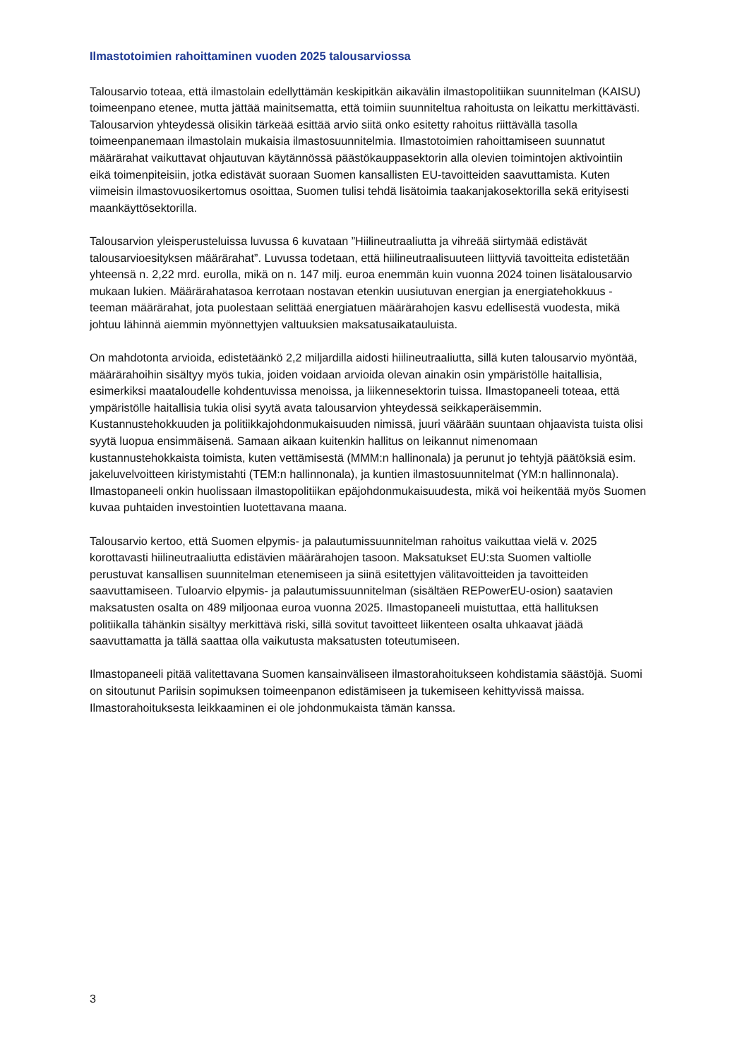Ilmastotoimien rahoittaminen vuoden 2025 talousarviossa
Talousarvio toteaa, että ilmastolain edellyttämän keskipitkän aikavälin ilmastopolitiikan suunnitelman (KAISU) toimeenpano etenee, mutta jättää mainitsematta, että toimiin suunniteltua rahoitusta on leikattu merkittävästi. Talousarvion yhteydessä olisikin tärkeää esittää arvio siitä onko esitetty rahoitus riittävällä tasolla toimeenpanemaan ilmastolain mukaisia ilmastosuunnitelmia. Ilmastotoimien rahoittamiseen suunnatut määrärahat vaikuttavat ohjautuvan käytännössä päästökauppasektorin alla olevien toimintojen aktivointiin eikä toimenpiteisiin, jotka edistävät suoraan Suomen kansallisten EU-tavoitteiden saavuttamista. Kuten viimeisin ilmastovuosikertomus osoittaa, Suomen tulisi tehdä lisätoimia taakanjakosektorilla sekä erityisesti maankäyttösektorilla.
Talousarvion yleisperusteluissa luvussa 6 kuvataan ”Hiilineutraaliutta ja vihreää siirtymää edistävät talousarvioesityksen määrärahat”. Luvussa todetaan, että hiilineutraalisuuteen liittyviä tavoitteita edistetään yhteensä n. 2,22 mrd. eurolla, mikä on n. 147 milj. euroa enemmän kuin vuonna 2024 toinen lisätalousarvio mukaan lukien. Määrärahatasoa kerrotaan nostavan etenkin uusiutuvan energian ja energiatehokkuus -teeman määrärahat, jota puolestaan selittää energiatuen määrärahojen kasvu edellisestä vuodesta, mikä johtuu lähinnä aiemmin myönnettyjen valtuuksien maksatusaikatauluista.
On mahdotonta arvioida, edistetäänkö 2,2 miljardilla aidosti hiilineutraaliutta, sillä kuten talousarvio myöntää, määrärahoihin sisältyy myös tukia, joiden voidaan arvioida olevan ainakin osin ympäristölle haitallisia, esimerkiksi maataloudelle kohdentuvissa menoissa, ja liikennesektorin tuissa. Ilmastopaneeli toteaa, että ympäristölle haitallisia tukia olisi syytä avata talousarvion yhteydessä seikkaperäisemmin. Kustannustehokkuuden ja politiikkajohdonmukaisuuden nimissä, juuri väärään suuntaan ohjaavista tuista olisi syytä luopua ensimmäisenä. Samaan aikaan kuitenkin hallitus on leikannut nimenomaan kustannustehokkaista toimista, kuten vettämisestä (MMM:n hallinonala) ja perunut jo tehtyjä päätöksiä esim. jakeluvelvoitteen kiristymistahti (TEM:n hallinnonala), ja kuntien ilmastosuunnitelmat (YM:n hallinnonala). Ilmastopaneeli onkin huolissaan ilmastopolitiikan epäjohdonmukaisuudesta, mikä voi heikentää myös Suomen kuvaa puhtaiden investointien luotettavana maana.
Talousarvio kertoo, että Suomen elpymis- ja palautumissuunnitelman rahoitus vaikuttaa vielä v. 2025 korottavasti hiilineutraaliutta edistävien määrärahojen tasoon. Maksatukset EU:sta Suomen valtiolle perustuvat kansallisen suunnitelman etenemiseen ja siinä esitettyjen välitavoitteiden ja tavoitteiden saavuttamiseen. Tuloarvio elpymis- ja palautumissuunnitelman (sisältäen REPowerEU-osion) saatavien maksatusten osalta on 489 miljoonaa euroa vuonna 2025. Ilmastopaneeli muistuttaa, että hallituksen politiikalla tähänkin sisältyy merkittävä riski, sillä sovitut tavoitteet liikenteen osalta uhkaavat jäädä saavuttamatta ja tällä saattaa olla vaikutusta maksatusten toteutumiseen.
Ilmastopaneeli pitää valitettavana Suomen kansainväliseen ilmastorahoitukseen kohdistamia säästöjä. Suomi on sitoutunut Pariisin sopimuksen toimeenpanon edistämiseen ja tukemiseen kehittyvissä maissa. Ilmastorahoituksesta leikkaaminen ei ole johdonmukaista tämän kanssa.
3